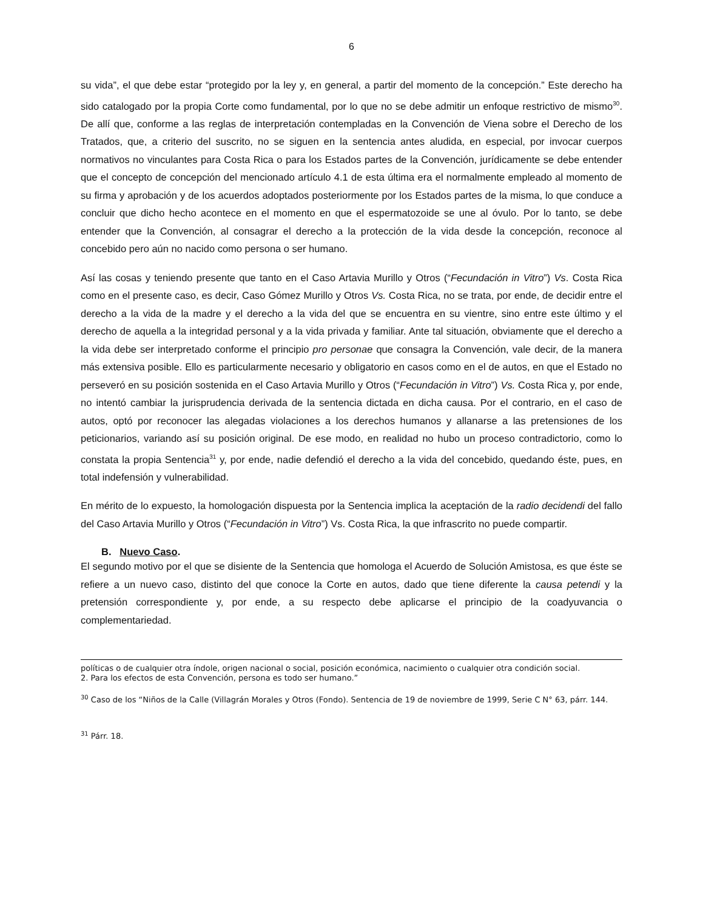6
su vida”, el que debe estar “protegido por la ley y, en general, a partir del momento de la concepción.” Este derecho ha sido catalogado por la propia Corte como fundamental, por lo que no se debe admitir un enfoque restrictivo de mismo<sup>30</sup>. De allí que, conforme a las reglas de interpretación contempladas en la Convención de Viena sobre el Derecho de los Tratados, que, a criterio del suscrito, no se siguen en la sentencia antes aludida, en especial, por invocar cuerpos normativos no vinculantes para Costa Rica o para los Estados partes de la Convención, jurídicamente se debe entender que el concepto de concepción del mencionado artículo 4.1 de esta última era el normalmente empleado al momento de su firma y aprobación y de los acuerdos adoptados posteriormente por los Estados partes de la misma, lo que conduce a concluir que dicho hecho acontece en el momento en que el espermatozoide se une al óvulo. Por lo tanto, se debe entender que la Convención, al consagrar el derecho a la protección de la vida desde la concepción, reconoce al concebido pero aún no nacido como persona o ser humano.
Así las cosas y teniendo presente que tanto en el Caso Artavia Murillo y Otros (“Fecundación in Vitro”) Vs. Costa Rica como en el presente caso, es decir, Caso Gómez Murillo y Otros Vs. Costa Rica, no se trata, por ende, de decidir entre el derecho a la vida de la madre y el derecho a la vida del que se encuentra en su vientre, sino entre este último y el derecho de aquella a la integridad personal y a la vida privada y familiar. Ante tal situación, obviamente que el derecho a la vida debe ser interpretado conforme el principio pro personae que consagra la Convención, vale decir, de la manera más extensiva posible. Ello es particularmente necesario y obligatorio en casos como en el de autos, en que el Estado no perseveró en su posición sostenida en el Caso Artavia Murillo y Otros (“Fecundación in Vitro”) Vs. Costa Rica y, por ende, no intentó cambiar la jurisprudencia derivada de la sentencia dictada en dicha causa. Por el contrario, en el caso de autos, optó por reconocer las alegadas violaciones a los derechos humanos y allanarse a las pretensiones de los peticionarios, variando así su posición original. De ese modo, en realidad no hubo un proceso contradictorio, como lo constata la propia Sentencia<sup>31</sup> y, por ende, nadie defendió el derecho a la vida del concebido, quedando éste, pues, en total indefensión y vulnerabilidad.
En mérito de lo expuesto, la homologación dispuesta por la Sentencia implica la aceptación de la radio decidendi del fallo del Caso Artavia Murillo y Otros (“Fecundación in Vitro”) Vs. Costa Rica, la que infrascrito no puede compartir.
B. Nuevo Caso.
El segundo motivo por el que se disiente de la Sentencia que homologa el Acuerdo de Solución Amistosa, es que éste se refiere a un nuevo caso, distinto del que conoce la Corte en autos, dado que tiene diferente la causa petendi y la pretensión correspondiente y, por ende, a su respecto debe aplicarse el principio de la coadyuvancia o complementariedad.
políticas o de cualquier otra índole, origen nacional o social, posición económica, nacimiento o cualquier otra condición social.
2. Para los efectos de esta Convención, persona es todo ser humano.”
<sup>30</sup> Caso de los “Niños de la Calle (Villagrán Morales y Otros (Fondo). Sentencia de 19 de noviembre de 1999, Serie C N° 63, párr. 144.
<sup>31</sup> Párr. 18.